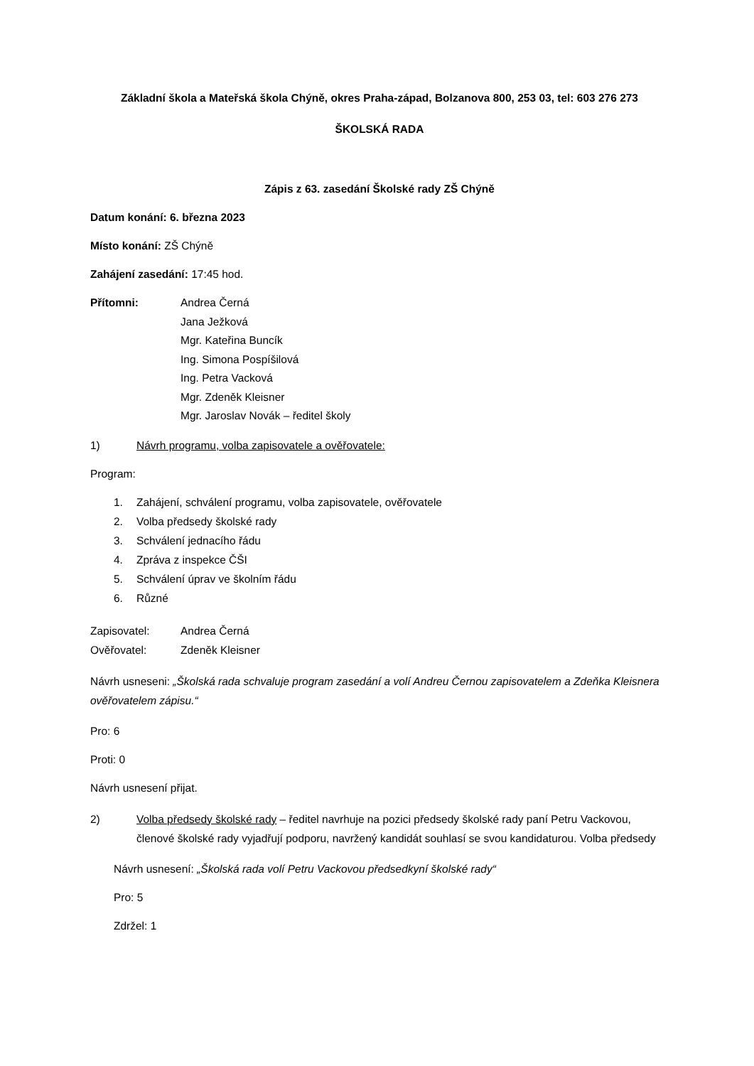Základní škola a Mateřská škola Chýně, okres Praha-západ, Bolzanova 800, 253 03, tel: 603 276 273
ŠKOLSKÁ RADA
Zápis z 63. zasedání Školské rady ZŠ Chýně
Datum konání: 6. března 2023
Místo konání: ZŠ Chýně
Zahájení zasedání: 17:45 hod.
Přítomni:
Andrea Černá
Jana Ježková
Mgr. Kateřina Buncík
Ing. Simona Pospíšilová
Ing. Petra Vacková
Mgr. Zdeněk Kleisner
Mgr. Jaroslav Novák – ředitel školy
1) Návrh programu, volba zapisovatele a ověřovatele:
Program:
1. Zahájení, schválení programu, volba zapisovatele, ověřovatele
2. Volba předsedy školské rady
3. Schválení jednacího řádu
4. Zpráva z inspekce ČŠI
5. Schválení úprav ve školním řádu
6. Různé
Zapisovatel: Andrea Černá
Ověřovatel: Zdeněk Kleisner
Návrh usneseni: „Školská rada schvaluje program zasedání a volí Andreu Černou zapisovatelem a Zdeňka Kleisnera ověřovatelem zápisu.“
Pro: 6
Proti: 0
Návrh usnesení přijat.
2) Volba předsedy školské rady – ředitel navrhuje na pozici předsedy školské rady paní Petru Vackovou, členové školské rady vyjadřují podporu, navržený kandidát souhlasí se svou kandidaturou. Volba předsedy
Návrh usnesení: „Školská rada volí Petru Vackovou předsedkyní školské rady“
Pro: 5
Zdržel: 1